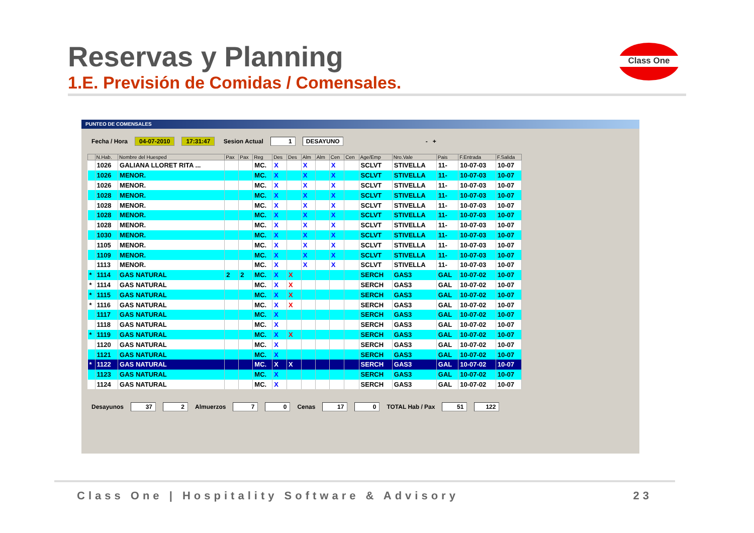Reservas y Planning
1.E. Previsión de Comidas / Comensales.
Class One
PUNTEO DE COMENSALES
Fecha / Hora 04-07-2010 17:31:47 Sesion Actual 1 DESAYUNO - +
| | N.Hab. | Nombre del Huesped | Pax | Pax | Reg | Des | Des | Alm | Alm | Cen | Cen | Age/Emp | Nro.Vale | Pais | F.Entrada | F.Salida |
| --- | --- | --- | --- | --- | --- | --- | --- | --- | --- | --- | --- | --- | --- | --- | --- | --- |
| | 1026 | GALIANA LLORET RITA ... | | | MC. | X | | X | | X | | SCLVT | STIVELLA | 11- | 10-07-03 | 10-07 |
| | 1026 | MENOR. | | | MC. | X | | X | | X | | SCLVT | STIVELLA | 11- | 10-07-03 | 10-07 |
| | 1026 | MENOR. | | | MC. | X | | X | | X | | SCLVT | STIVELLA | 11- | 10-07-03 | 10-07 |
| | 1028 | MENOR. | | | MC. | X | | X | | X | | SCLVT | STIVELLA | 11- | 10-07-03 | 10-07 |
| | 1028 | MENOR. | | | MC. | X | | X | | X | | SCLVT | STIVELLA | 11- | 10-07-03 | 10-07 |
| | 1028 | MENOR. | | | MC. | X | | X | | X | | SCLVT | STIVELLA | 11- | 10-07-03 | 10-07 |
| | 1028 | MENOR. | | | MC. | X | | X | | X | | SCLVT | STIVELLA | 11- | 10-07-03 | 10-07 |
| | 1030 | MENOR. | | | MC. | X | | X | | X | | SCLVT | STIVELLA | 11- | 10-07-03 | 10-07 |
| | 1105 | MENOR. | | | MC. | X | | X | | X | | SCLVT | STIVELLA | 11- | 10-07-03 | 10-07 |
| | 1109 | MENOR. | | | MC. | X | | X | | X | | SCLVT | STIVELLA | 11- | 10-07-03 | 10-07 |
| | 1113 | MENOR. | | | MC. | X | | X | | X | | SCLVT | STIVELLA | 11- | 10-07-03 | 10-07 |
| * | 1114 | GAS NATURAL | 2 | 2 | MC. | X | X | | | | | SERCH | GAS3 | GAL | 10-07-02 | 10-07 |
| * | 1114 | GAS NATURAL | | | MC. | X | X | | | | | SERCH | GAS3 | GAL | 10-07-02 | 10-07 |
| * | 1115 | GAS NATURAL | | | MC. | X | X | | | | | SERCH | GAS3 | GAL | 10-07-02 | 10-07 |
| * | 1116 | GAS NATURAL | | | MC. | X | X | | | | | SERCH | GAS3 | GAL | 10-07-02 | 10-07 |
| | 1117 | GAS NATURAL | | | MC. | X | | | | | | SERCH | GAS3 | GAL | 10-07-02 | 10-07 |
| | 1118 | GAS NATURAL | | | MC. | X | | | | | | SERCH | GAS3 | GAL | 10-07-02 | 10-07 |
| * | 1119 | GAS NATURAL | | | MC. | X | X | | | | | SERCH | GAS3 | GAL | 10-07-02 | 10-07 |
| | 1120 | GAS NATURAL | | | MC. | X | | | | | | SERCH | GAS3 | GAL | 10-07-02 | 10-07 |
| | 1121 | GAS NATURAL | | | MC. | X | | | | | | SERCH | GAS3 | GAL | 10-07-02 | 10-07 |
| * | 1122 | GAS NATURAL | | | MC. | X | X | | | | | SERCH | GAS3 | GAL | 10-07-02 | 10-07 |
| | 1123 | GAS NATURAL | | | MC. | X | | | | | | SERCH | GAS3 | GAL | 10-07-02 | 10-07 |
| | 1124 | GAS NATURAL | | | MC. | X | | | | | | SERCH | GAS3 | GAL | 10-07-02 | 10-07 |
Desayunos 37 2 Almuerzos 7 0 Cenas 17 0 TOTAL Hab / Pax 51 122
Class One | Hospitality Software & Advisory 23